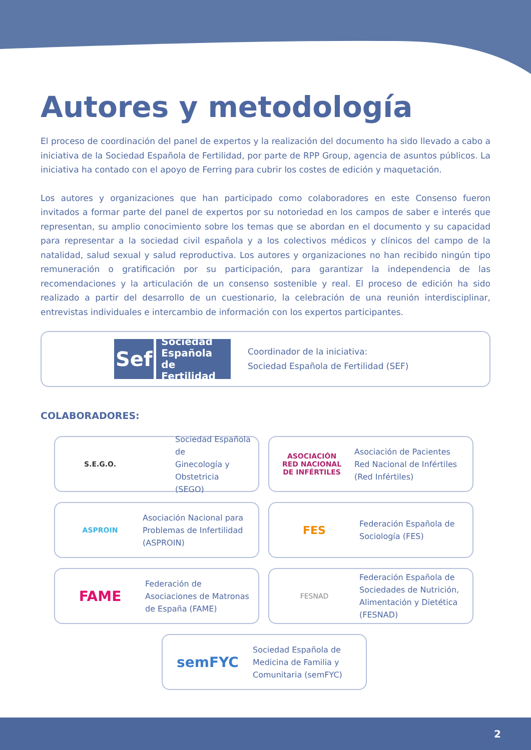Autores y metodología
El proceso de coordinación del panel de expertos y la realización del documento ha sido llevado a cabo a iniciativa de la Sociedad Española de Fertilidad, por parte de RPP Group, agencia de asuntos públicos. La iniciativa ha contado con el apoyo de Ferring para cubrir los costes de edición y maquetación.
Los autores y organizaciones que han participado como colaboradores en este Consenso fueron invitados a formar parte del panel de expertos por su notoriedad en los campos de saber e interés que representan, su amplio conocimiento sobre los temas que se abordan en el documento y su capacidad para representar a la sociedad civil española y a los colectivos médicos y clínicos del campo de la natalidad, salud sexual y salud reproductiva. Los autores y organizaciones no han recibido ningún tipo remuneración o gratificación por su participación, para garantizar la independencia de las recomendaciones y la articulación de un consenso sostenible y real. El proceso de edición ha sido realizado a partir del desarrollo de un cuestionario, la celebración de una reunión interdisciplinar, entrevistas individuales e intercambio de información con los expertos participantes.
Sef
Sociedad
Española
de Fertilidad
Coordinador de la iniciativa:
Sociedad Española de Fertilidad (SEF)
COLABORADORES:
S.E.G.O.
Sociedad Española de
Ginecología y Obstetricia
(SEGO)
ASOCIACIÓN
RED NACIONAL
DE INFÉRTILES
Asociación de Pacientes
Red Nacional de Infértiles
(Red Infértiles)
ASPROIN
Asociación Nacional para
Problemas de Infertilidad
(ASPROIN)
FES
Federación Española de
Sociología (FES)
FAME
Federación de
Asociaciones de Matronas
de España (FAME)
FESNAD
Federación Española de
Sociedades de Nutrición,
Alimentación y Dietética
(FESNAD)
semFYC
Sociedad Española de
Medicina de Familia y
Comunitaria (semFYC)
2